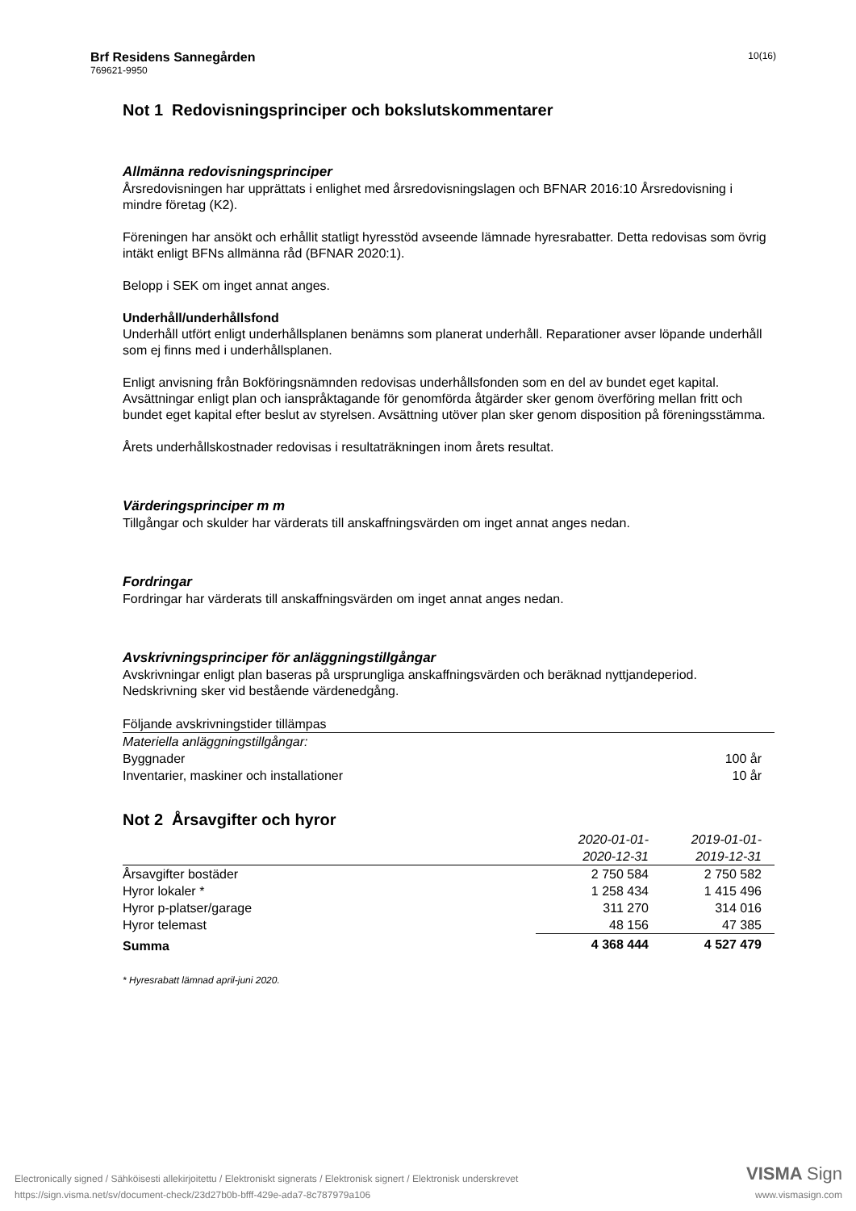Brf Residens Sannegården
769621-9950
10(16)
Not 1 Redovisningsprinciper och bokslutskommentarer
Allmänna redovisningsprinciper
Årsredovisningen har upprättats i enlighet med årsredovisningslagen och BFNAR 2016:10 Årsredovisning i mindre företag (K2).
Föreningen har ansökt och erhållit statligt hyresstöd avseende lämnade hyresrabatter. Detta redovisas som övrig intäkt enligt BFNs allmänna råd (BFNAR 2020:1).
Belopp i SEK om inget annat anges.
Underhåll/underhållsfond
Underhåll utfört enligt underhållsplanen benämns som planerat underhåll. Reparationer avser löpande underhåll som ej finns med i underhållsplanen.
Enligt anvisning från Bokföringsnämnden redovisas underhållsfonden som en del av bundet eget kapital. Avsättningar enligt plan och ianspråktagande för genomförda åtgärder sker genom överföring mellan fritt och bundet eget kapital efter beslut av styrelsen. Avsättning utöver plan sker genom disposition på föreningsstämma.
Årets underhållskostnader redovisas i resultaträkningen inom årets resultat.
Värderingsprinciper m m
Tillgångar och skulder har värderats till anskaffningsvärden om inget annat anges nedan.
Fordringar
Fordringar har värderats till anskaffningsvärden om inget annat anges nedan.
Avskrivningsprinciper för anläggningstillgångar
Avskrivningar enligt plan baseras på ursprungliga anskaffningsvärden och beräknad nyttjandeperiod. Nedskrivning sker vid bestående värdenedgång.
| Följande avskrivningstider tillämpas | |
| Materiella anläggningstillgångar: | |
| Byggnader | 100 år |
| Inventarier, maskiner och installationer | 10 år |
Not 2 Årsavgifter och hyror
| | 2020-01-01- 2020-12-31 | 2019-01-01- 2019-12-31 |
| --- | --- | --- |
| Årsavgifter bostäder | 2 750 584 | 2 750 582 |
| Hyror lokaler * | 1 258 434 | 1 415 496 |
| Hyror p-platser/garage | 311 270 | 314 016 |
| Hyror telemast | 48 156 | 47 385 |
| Summa | 4 368 444 | 4 527 479 |
* Hyresrabatt lämnad april-juni 2020.
Electronically signed / Sähköisesti allekirjoitettu / Elektroniskt signerats / Elektronisk signert / Elektronisk underskrevet
https://sign.visma.net/sv/document-check/23d27b0b-bfff-429e-ada7-8c787979a106
VISMA Sign
www.vismasign.com